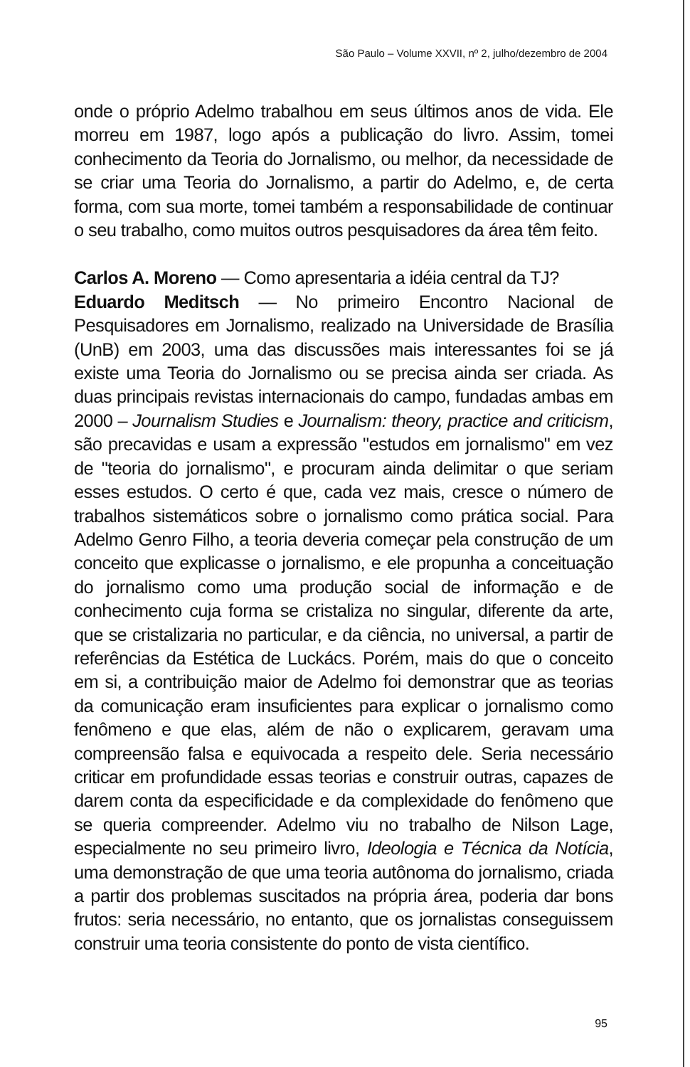São Paulo – Volume XXVII, nº 2, julho/dezembro de 2004
onde o próprio Adelmo trabalhou em seus últimos anos de vida. Ele morreu em 1987, logo após a publicação do livro. Assim, tomei conhecimento da Teoria do Jornalismo, ou melhor, da necessidade de se criar uma Teoria do Jornalismo, a partir do Adelmo, e, de certa forma, com sua morte, tomei também a responsabilidade de continuar o seu trabalho, como muitos outros pesquisadores da área têm feito.
Carlos A. Moreno — Como apresentaria a idéia central da TJ?
Eduardo Meditsch — No primeiro Encontro Nacional de Pesquisadores em Jornalismo, realizado na Universidade de Brasília (UnB) em 2003, uma das discussões mais interessantes foi se já existe uma Teoria do Jornalismo ou se precisa ainda ser criada. As duas principais revistas internacionais do campo, fundadas ambas em 2000 – Journalism Studies e Journalism: theory, practice and criticism, são precavidas e usam a expressão "estudos em jornalismo" em vez de "teoria do jornalismo", e procuram ainda delimitar o que seriam esses estudos. O certo é que, cada vez mais, cresce o número de trabalhos sistemáticos sobre o jornalismo como prática social. Para Adelmo Genro Filho, a teoria deveria começar pela construção de um conceito que explicasse o jornalismo, e ele propunha a conceituação do jornalismo como uma produção social de informação e de conhecimento cuja forma se cristaliza no singular, diferente da arte, que se cristalizaria no particular, e da ciência, no universal, a partir de referências da Estética de Luckács. Porém, mais do que o conceito em si, a contribuição maior de Adelmo foi demonstrar que as teorias da comunicação eram insuficientes para explicar o jornalismo como fenômeno e que elas, além de não o explicarem, geravam uma compreensão falsa e equivocada a respeito dele. Seria necessário criticar em profundidade essas teorias e construir outras, capazes de darem conta da especificidade e da complexidade do fenômeno que se queria compreender. Adelmo viu no trabalho de Nilson Lage, especialmente no seu primeiro livro, Ideologia e Técnica da Notícia, uma demonstração de que uma teoria autônoma do jornalismo, criada a partir dos problemas suscitados na própria área, poderia dar bons frutos: seria necessário, no entanto, que os jornalistas conseguissem construir uma teoria consistente do ponto de vista científico.
95